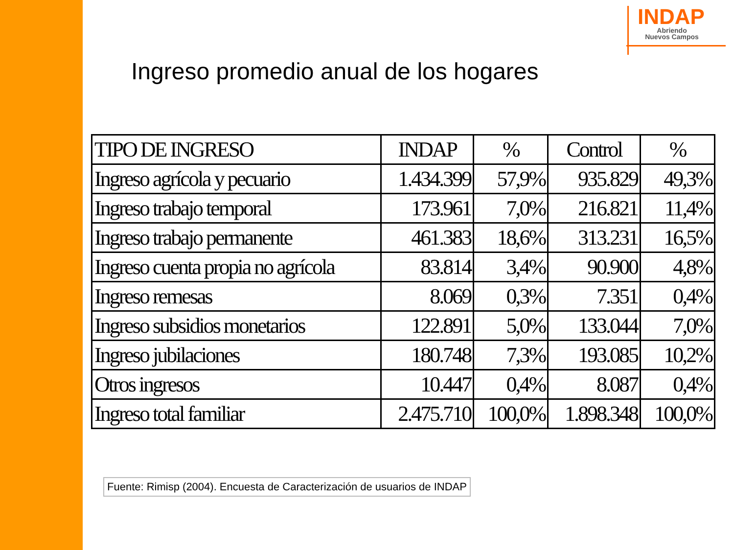INDAP
Abriendo
Nuevos Campos
Ingreso promedio anual de los hogares
| TIPO DE INGRESO | INDAP | % | Control | % |
| --- | --- | --- | --- | --- |
| Ingreso agrícola y pecuario | 1.434.399 | 57,9% | 935.829 | 49,3% |
| Ingreso trabajo temporal | 173.961 | 7,0% | 216.821 | 11,4% |
| Ingreso trabajo permanente | 461.383 | 18,6% | 313.231 | 16,5% |
| Ingreso cuenta propia no agrícola | 83.814 | 3,4% | 90.900 | 4,8% |
| Ingreso remesas | 8.069 | 0,3% | 7.351 | 0,4% |
| Ingreso subsidios monetarios | 122.891 | 5,0% | 133.044 | 7,0% |
| Ingreso jubilaciones | 180.748 | 7,3% | 193.085 | 10,2% |
| Otros ingresos | 10.447 | 0,4% | 8.087 | 0,4% |
| Ingreso total familiar | 2.475.710 | 100,0% | 1.898.348 | 100,0% |
Fuente: Rimisp (2004). Encuesta de Caracterización de usuarios de INDAP